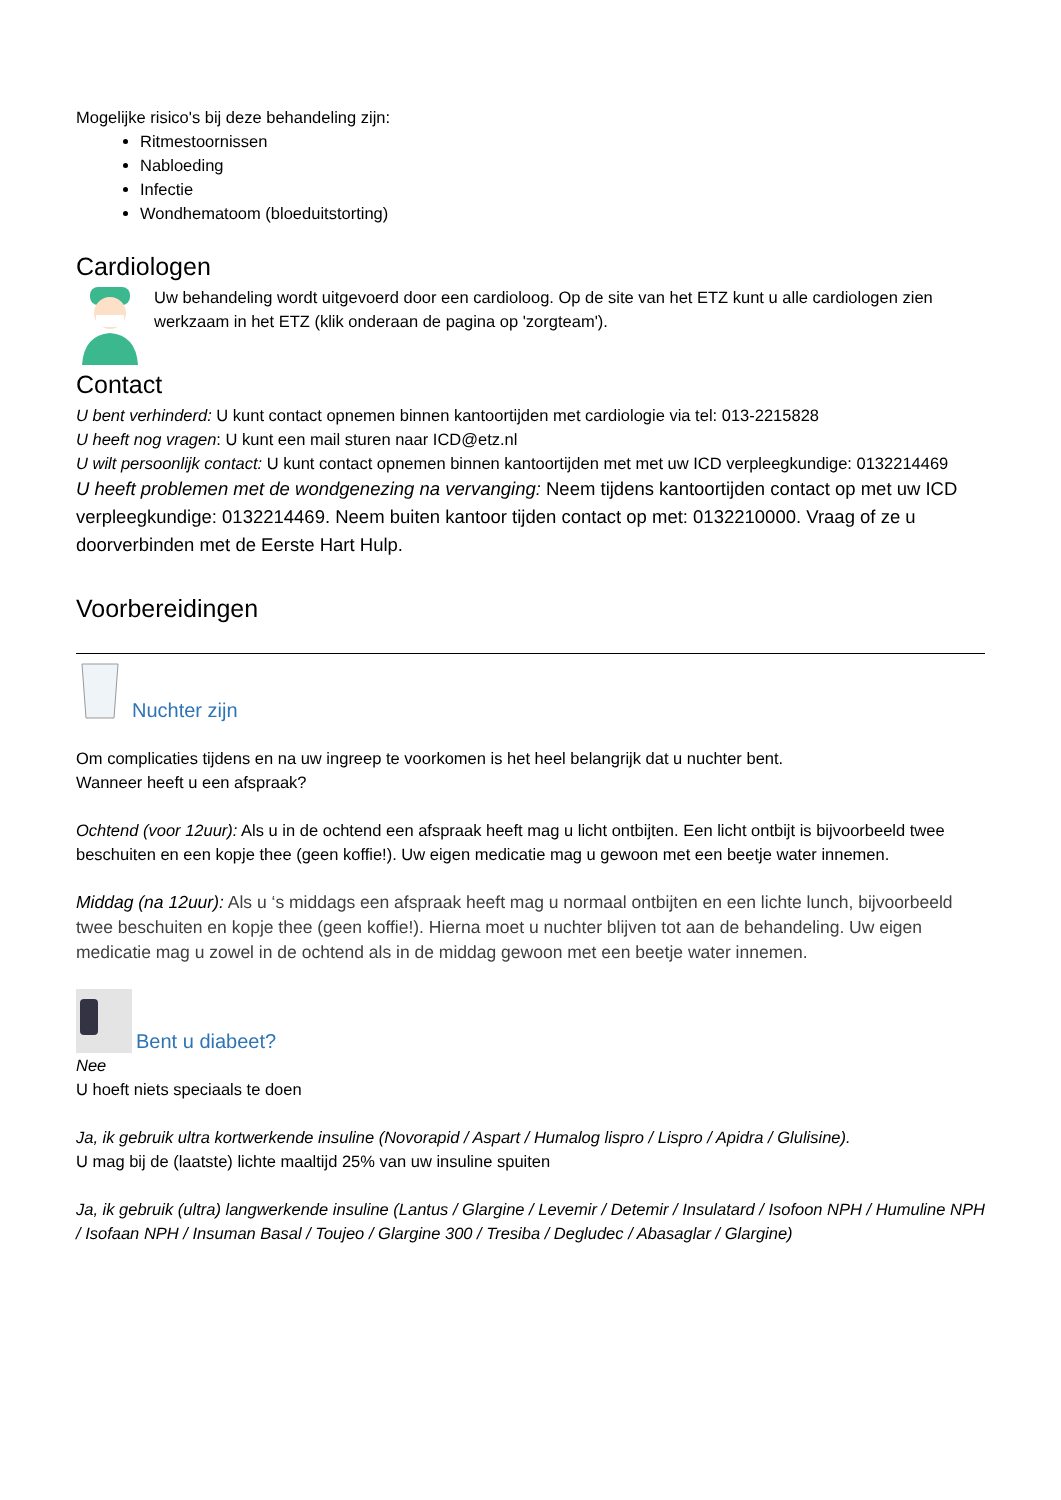Mogelijke risico's bij deze behandeling zijn:
Ritmestoornissen
Nabloeding
Infectie
Wondhematoom (bloeduitstorting)
Cardiologen
Uw behandeling wordt uitgevoerd door een cardioloog. Op de site van het ETZ kunt u alle cardiologen zien werkzaam in het ETZ (klik onderaan de pagina op 'zorgteam').
Contact
U bent verhinderd: U kunt contact opnemen binnen kantoortijden met cardiologie via tel: 013-2215828
U heeft nog vragen: U kunt een mail sturen naar ICD@etz.nl
U wilt persoonlijk contact: U kunt contact opnemen binnen kantoortijden met met uw ICD verpleegkundige: 0132214469
U heeft problemen met de wondgenezing na vervanging: Neem tijdens kantoortijden contact op met uw ICD verpleegkundige: 0132214469. Neem buiten kantoor tijden contact op met: 0132210000. Vraag of ze u doorverbinden met de Eerste Hart Hulp.
Voorbereidingen
Nuchter zijn
Om complicaties tijdens en na uw ingreep te voorkomen is het heel belangrijk dat u nuchter bent.
Wanneer heeft u een afspraak?
Ochtend (voor 12uur): Als u in de ochtend een afspraak heeft mag u licht ontbijten. Een licht ontbijt is bijvoorbeeld twee beschuiten en een kopje thee (geen koffie!). Uw eigen medicatie mag u gewoon met een beetje water innemen.
Middag (na 12uur): Als u ‘s middags een afspraak heeft mag u normaal ontbijten en een lichte lunch, bijvoorbeeld twee beschuiten en kopje thee (geen koffie!). Hierna moet u nuchter blijven tot aan de behandeling. Uw eigen medicatie mag u zowel in de ochtend als in de middag gewoon met een beetje water innemen.
Bent u diabeet?
Nee
U hoeft niets speciaals te doen
Ja, ik gebruik ultra kortwerkende insuline (Novorapid / Aspart / Humalog lispro / Lispro / Apidra / Glulisine).
U mag bij de (laatste) lichte maaltijd 25% van uw insuline spuiten
Ja, ik gebruik (ultra) langwerkende insuline (Lantus / Glargine / Levemir / Detemir / Insulatard / Isofoon NPH / Humuline NPH / Isofaan NPH / Insuman Basal / Toujeo / Glargine 300 / Tresiba / Degludec / Abasaglar / Glargine)